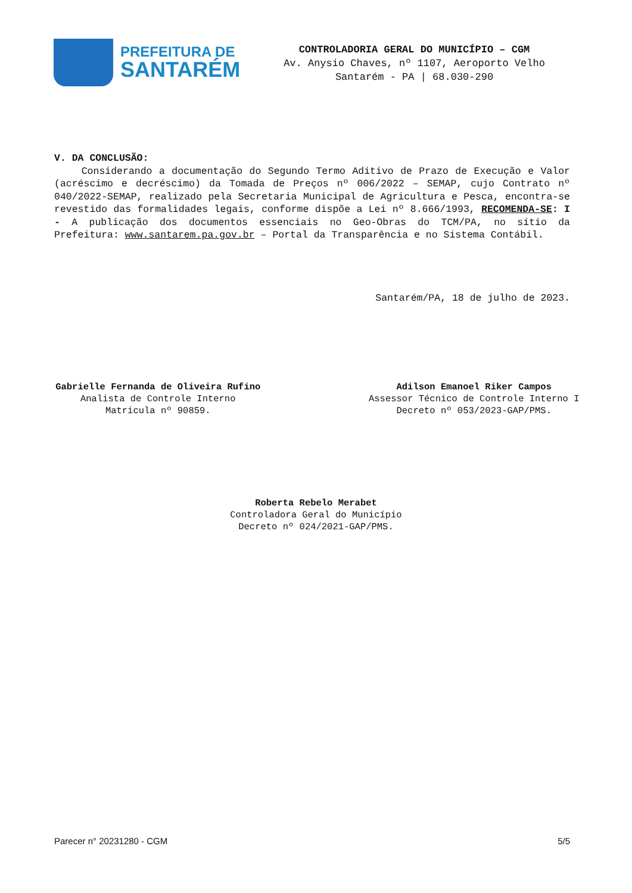PREFEITURA DE
SANTARÉM
CONTROLADORIA GERAL DO MUNICÍPIO – CGM
Av. Anysio Chaves, nº 1107, Aeroporto Velho
Santarém - PA | 68.030-290
V. DA CONCLUSÃO:
Considerando a documentação do Segundo Termo Aditivo de Prazo de Execução e Valor (acréscimo e decréscimo) da Tomada de Preços nº 006/2022 – SEMAP, cujo Contrato nº 040/2022-SEMAP, realizado pela Secretaria Municipal de Agricultura e Pesca, encontra-se revestido das formalidades legais, conforme dispõe a Lei nº 8.666/1993, RECOMENDA-SE: I - A publicação dos documentos essenciais no Geo-Obras do TCM/PA, no sítio da Prefeitura: www.santarem.pa.gov.br – Portal da Transparência e no Sistema Contábil.
Santarém/PA, 18 de julho de 2023.
Gabrielle Fernanda de Oliveira Rufino
Analista de Controle Interno
Matricula nº 90859.
Adilson Emanoel Riker Campos
Assessor Técnico de Controle Interno I
Decreto nº 053/2023-GAP/PMS.
Roberta Rebelo Merabet
Controladora Geral do Município
Decreto nº 024/2021-GAP/PMS.
Parecer n° 20231280 - CGM 5/5